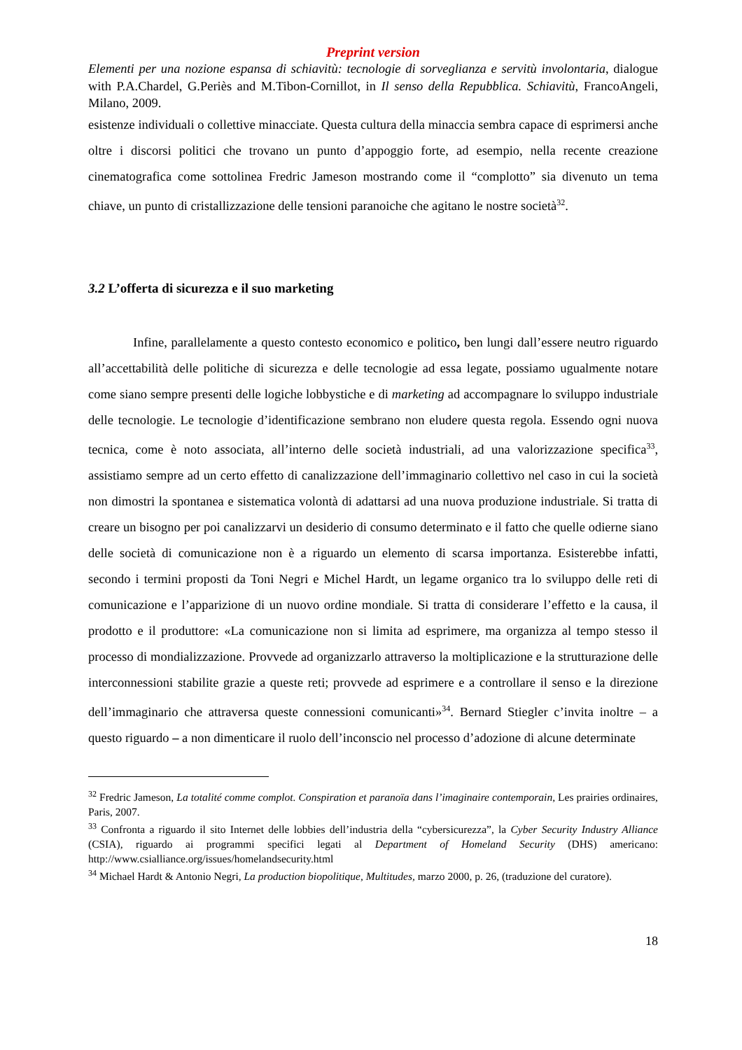Preprint version
Elementi per una nozione espansa di schiavitù: tecnologie di sorveglianza e servitù involontaria, dialogue with P.A.Chardel, G.Periès and M.Tibon-Cornillot, in Il senso della Repubblica. Schiavitù, FrancoAngeli, Milano, 2009.
esistenze individuali o collettive minacciate. Questa cultura della minaccia sembra capace di esprimersi anche oltre i discorsi politici che trovano un punto d’appoggio forte, ad esempio, nella recente creazione cinematografica come sottolinea Fredric Jameson mostrando come il “complotto” sia divenuto un tema chiave, un punto di cristallizzazione delle tensioni paranoiche che agitano le nostre società<sup>32</sup>.
3.2 L’offerta di sicurezza e il suo marketing
Infine, parallelamente a questo contesto economico e politico, ben lungi dall’essere neutro riguardo all’accettabilità delle politiche di sicurezza e delle tecnologie ad essa legate, possiamo ugualmente notare come siano sempre presenti delle logiche lobbystiche e di marketing ad accompagnare lo sviluppo industriale delle tecnologie. Le tecnologie d’identificazione sembrano non eludere questa regola. Essendo ogni nuova tecnica, come è noto associata, all’interno delle società industriali, ad una valorizzazione specifica<sup>33</sup>, assistiamo sempre ad un certo effetto di canalizzazione dell’immaginario collettivo nel caso in cui la società non dimostri la spontanea e sistematica volontà di adattarsi ad una nuova produzione industriale. Si tratta di creare un bisogno per poi canalizzarvi un desiderio di consumo determinato e il fatto che quelle odierne siano delle società di comunicazione non è a riguardo un elemento di scarsa importanza. Esisterebbe infatti, secondo i termini proposti da Toni Negri e Michel Hardt, un legame organico tra lo sviluppo delle reti di comunicazione e l’apparizione di un nuovo ordine mondiale. Si tratta di considerare l’effetto e la causa, il prodotto e il produttore: «La comunicazione non si limita ad esprimere, ma organizza al tempo stesso il processo di mondializzazione. Provvede ad organizzarlo attraverso la moltiplicazione e la strutturazione delle interconnessioni stabilite grazie a queste reti; provvede ad esprimere e a controllare il senso e la direzione dell’immaginario che attraversa queste connessioni comunicanti»<sup>34</sup>. Bernard Stiegler c’invita inoltre – a questo riguardo – a non dimenticare il ruolo dell’inconscio nel processo d’adozione di alcune determinate
<sup>32</sup> Fredric Jameson, La totalité comme complot. Conspiration et paranoïa dans l’imaginaire contemporain, Les prairies ordinaires, Paris, 2007.
<sup>33</sup> Confronta a riguardo il sito Internet delle lobbies dell’industria della “cybersicurezza”, la Cyber Security Industry Alliance (CSIA), riguardo ai programmi specifici legati al Department of Homeland Security (DHS) americano: http://www.csialliance.org/issues/homelandsecurity.html
<sup>34</sup> Michael Hardt & Antonio Negri, La production biopolitique, Multitudes, marzo 2000, p. 26, (traduzione del curatore).
18